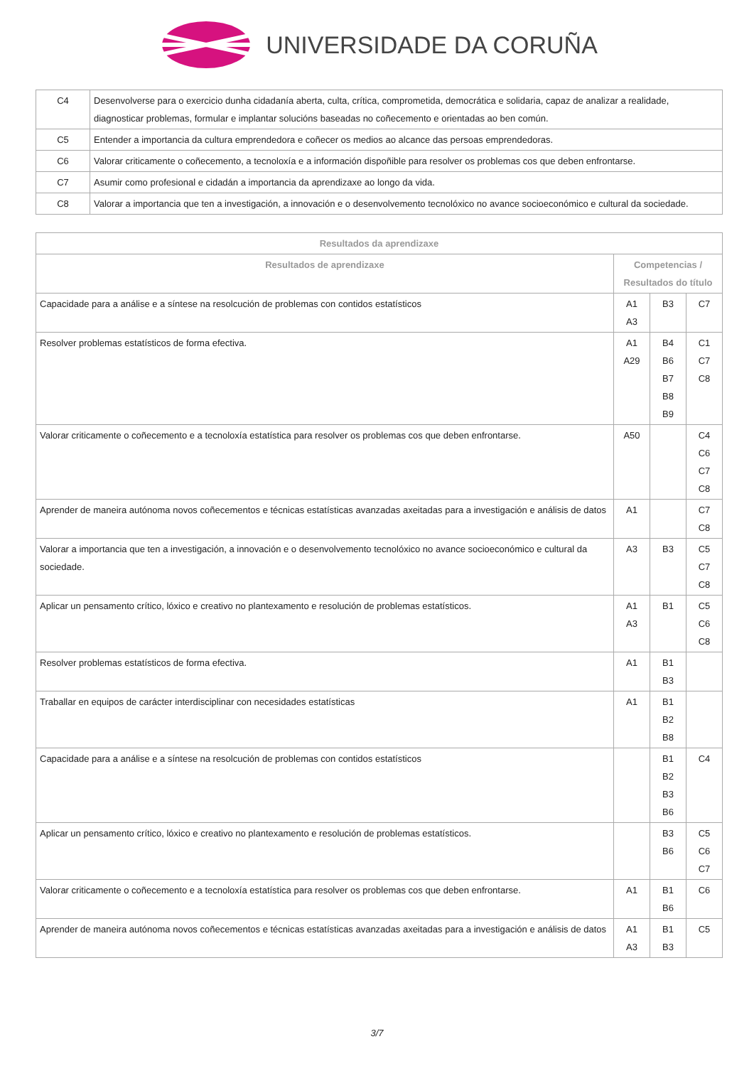UNIVERSIDADE DA CORUÑA
| C4 | Desenvolverse para o exercicio dunha cidadanía aberta, culta, crítica, comprometida, democrática e solidaria, capaz de analizar a realidade, diagnosticar problemas, formular e implantar solucións baseadas no coñecemento e orientadas ao ben común. |
| C5 | Entender a importancia da cultura emprendedora e coñecer os medios ao alcance das persoas emprendedoras. |
| C6 | Valorar criticamente o coñecemento, a tecnoloxía e a información dispoñible para resolver os problemas cos que deben enfrontarse. |
| C7 | Asumir como profesional e cidadán a importancia da aprendizaxe ao longo da vida. |
| C8 | Valorar a importancia que ten a investigación, a innovación e o desenvolvemento tecnolóxico no avance socioeconómico e cultural da sociedade. |
| Resultados da aprendizaxe | | | |
| --- | --- | --- | --- |
| Resultados de aprendizaxe | Competencias / Resultados do título | | |
| Capacidade para a análise e a síntese na resolcución de problemas con contidos estatísticos | A1 A3 | B3 | C7 |
| Resolver problemas estatísticos de forma efectiva. | A1 A29 | B4 B6 B7 B8 B9 | C1 C7 C8 |
| Valorar criticamente o coñecemento e a tecnoloxía estatística para resolver os problemas cos que deben enfrontarse. | A50 | | C4 C6 C7 C8 |
| Aprender de maneira autónoma novos coñecementos e técnicas estatísticas avanzadas axeitadas para a investigación e análisis de datos | A1 | | C7 C8 |
| Valorar a importancia que ten a investigación, a innovación e o desenvolvemento tecnolóxico no avance socioeconómico e cultural da sociedade. | A3 | B3 | C5 C7 C8 |
| Aplicar un pensamento crítico, lóxico e creativo no plantexamento e resolución de problemas estatísticos. | A1 A3 | B1 | C5 C6 C8 |
| Resolver problemas estatísticos de forma efectiva. | A1 | B1 B3 | |
| Traballar en equipos de carácter interdisciplinar con necesidades estatísticas | A1 | B1 B2 B8 | |
| Capacidade para a análise e a síntese na resolcución de problemas con contidos estatísticos | | B1 B2 B3 B6 | C4 |
| Aplicar un pensamento crítico, lóxico e creativo no plantexamento e resolución de problemas estatísticos. | | B3 B6 | C5 C6 C7 |
| Valorar criticamente o coñecemento e a tecnoloxía estatística para resolver os problemas cos que deben enfrontarse. | A1 | B1 B6 | C6 |
| Aprender de maneira autónoma novos coñecementos e técnicas estatísticas avanzadas axeitadas para a investigación e análisis de datos | A1 A3 | B1 B3 | C5 |
3/7